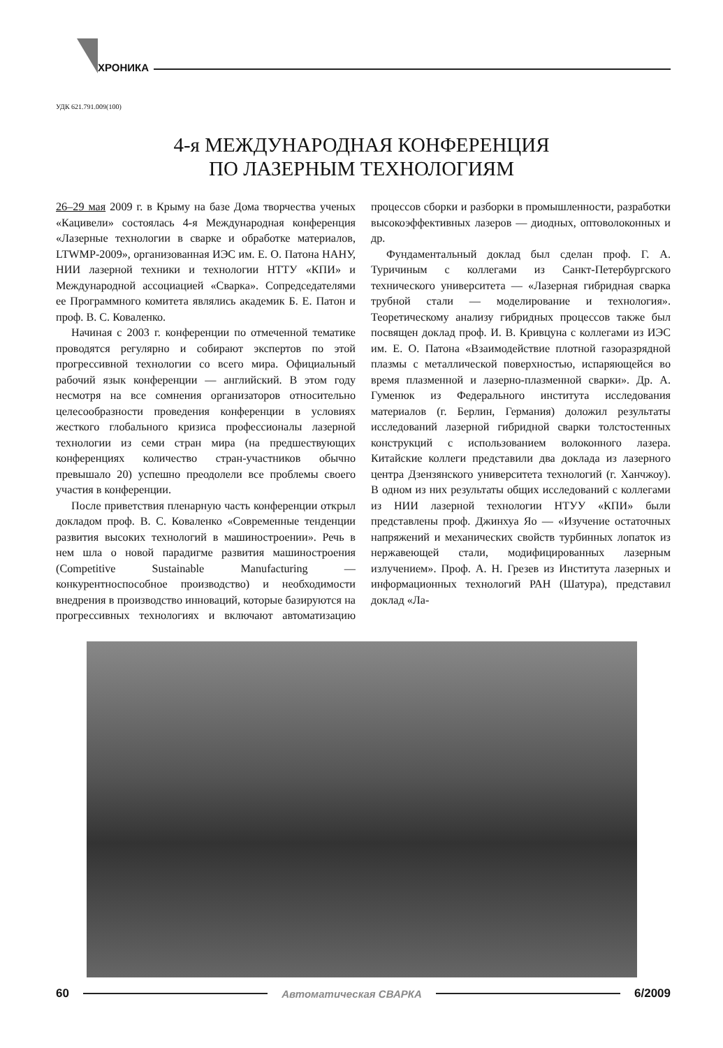ХРОНИКА
УДК 621.791.009(100)
4-я МЕЖДУНАРОДНАЯ КОНФЕРЕНЦИЯ
ПО ЛАЗЕРНЫМ ТЕХНОЛОГИЯМ
26–29 мая 2009 г. в Крыму на базе Дома творчества ученых «Кацивели» состоялась 4-я Международная конференция «Лазерные технологии в сварке и обработке материалов, LTWMP-2009», организованная ИЭС им. Е. О. Патона НАНУ, НИИ лазерной техники и технологии НТТУ «КПИ» и Международной ассоциацией «Сварка». Сопредседателями ее Программного комитета являлись академик Б. Е. Патон и проф. В. С. Коваленко.
Начиная с 2003 г. конференции по отмеченной тематике проводятся регулярно и собирают экспертов по этой прогрессивной технологии со всего мира. Официальный рабочий язык конференции — английский. В этом году несмотря на все сомнения организаторов относительно целесообразности проведения конференции в условиях жесткого глобального кризиса профессионалы лазерной технологии из семи стран мира (на предшествующих конференциях количество стран-участников обычно превышало 20) успешно преодолели все проблемы своего участия в конференции.
После приветствия пленарную часть конференции открыл докладом проф. В. С. Коваленко «Современные тенденции развития высоких технологий в машиностроении». Речь в нем шла о новой парадигме развития машиностроения (Competitive Sustainable Manufacturing — конкурентноспособное производство) и необходимости внедрения в производство инноваций, которые базируются на прогрессивных технологиях и включают автоматизацию процессов сборки и разборки в промышленности, разработки высокоэффективных лазеров — диодных, оптоволоконных и др.
Фундаментальный доклад был сделан проф. Г. А. Туричиным с коллегами из Санкт-Петербургского технического университета — «Лазерная гибридная сварка трубной стали — моделирование и технология». Теоретическому анализу гибридных процессов также был посвящен доклад проф. И. В. Кривцуна с коллегами из ИЭС им. Е. О. Патона «Взаимодействие плотной газоразрядной плазмы с металлической поверхностью, испаряющейся во время плазменной и лазерно-плазменной сварки». Др. А. Гуменюк из Федерального института исследования материалов (г. Берлин, Германия) доложил результаты исследований лазерной гибридной сварки толстостенных конструкций с использованием волоконного лазера. Китайские коллеги представили два доклада из лазерного центра Дзензянского университета технологий (г. Ханчжоу). В одном из них результаты общих исследований с коллегами из НИИ лазерной технологии НТУУ «КПИ» были представлены проф. Джинхуа Яо — «Изучение остаточных напряжений и механических свойств турбинных лопаток из нержавеющей стали, модифицированных лазерным излучением». Проф. А. Н. Грезев из Института лазерных и информационных технологий РАН (Шатура), представил доклад «Ла-
60 Автоматическая СВАРКА 6/2009